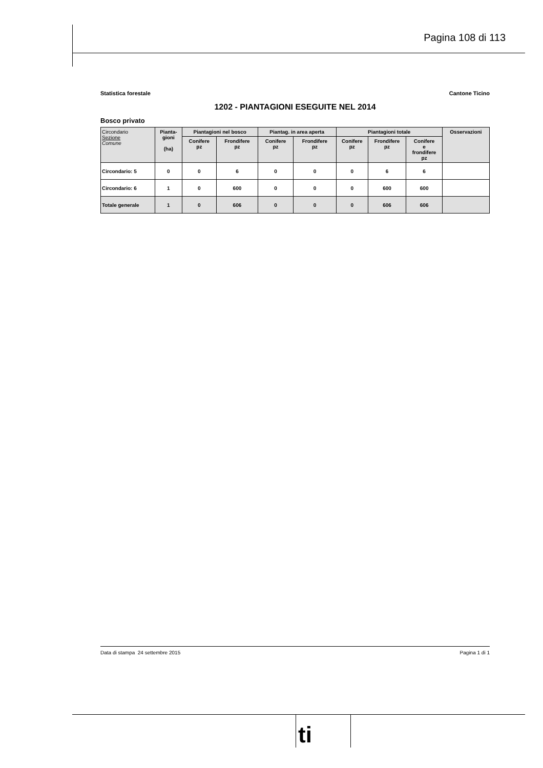Pagina 108 di 113
Statistica forestale Cantone Ticino
1202 - PIANTAGIONI ESEGUITE NEL 2014
Bosco privato
| Circondario Sezione Comune | Pianta- gioni (ha) | Piantagioni nel bosco | | Piantag. in area aperta | | Piantagioni totale | | | Osservazioni |
| --- | --- | --- | --- | --- | --- | --- | --- | --- | --- |
| | | Conifere pz | Frondifere pz | Conifere pz | Frondifere pz | Conifere pz | Frondifere pz | Conifere e frondifere pz | |
| Circondario: 5 | 0 | 0 | 6 | 0 | 0 | 0 | 6 | 6 | |
| Circondario: 6 | 1 | 0 | 600 | 0 | 0 | 0 | 600 | 600 | |
| Totale generale | 1 | 0 | 606 | 0 | 0 | 0 | 606 | 606 | |
Data di stampa 24 settembre 2015 Pagina 1 di 1
ti